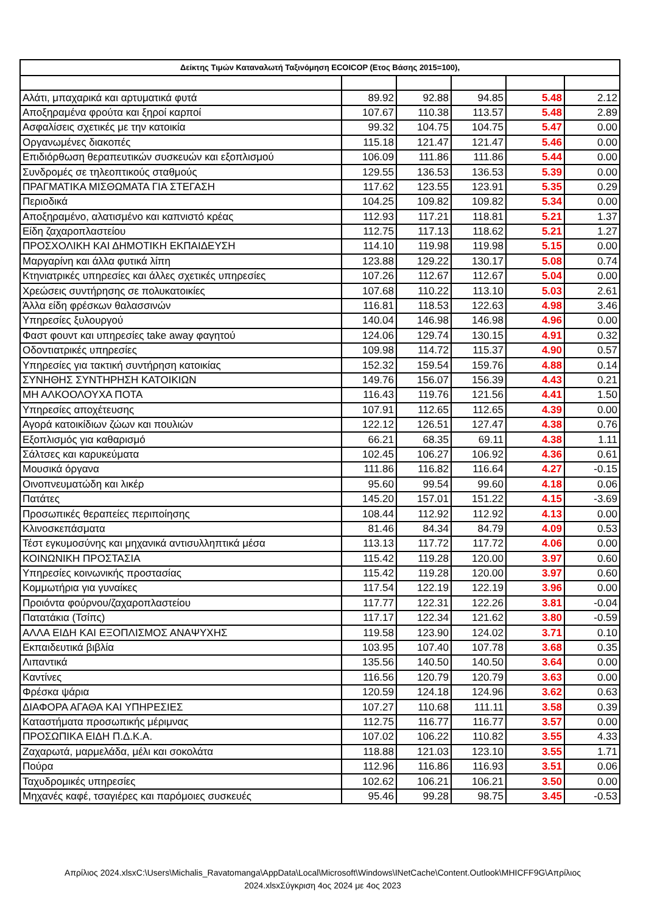| Δείκτης Τιμών Καταναλωτή Ταξινόμηση ECOICOP (Ετος Βάσης 2015=100), | | | | | |
| --- | --- | --- | --- | --- | --- |
| Αλάτι, μπαχαρικά και αρτυματικά φυτά | 89.92 | 92.88 | 94.85 | 5.48 | 2.12 |
| Αποξηραμένα φρούτα και ξηροί καρποί | 107.67 | 110.38 | 113.57 | 5.48 | 2.89 |
| Ασφαλίσεις σχετικές με την κατοικία | 99.32 | 104.75 | 104.75 | 5.47 | 0.00 |
| Οργανωμένες διακοπές | 115.18 | 121.47 | 121.47 | 5.46 | 0.00 |
| Επιδιόρθωση θεραπευτικών συσκευών και εξοπλισμού | 106.09 | 111.86 | 111.86 | 5.44 | 0.00 |
| Συνδρομές σε τηλεοπτικούς σταθμούς | 129.55 | 136.53 | 136.53 | 5.39 | 0.00 |
| ΠΡΑΓΜΑΤΙΚΑ ΜΙΣΘΩΜΑΤΑ ΓΙΑ ΣΤΕΓΑΣΗ | 117.62 | 123.55 | 123.91 | 5.35 | 0.29 |
| Περιοδικά | 104.25 | 109.82 | 109.82 | 5.34 | 0.00 |
| Αποξηραμένο, αλατισμένο και καπνιστό κρέας | 112.93 | 117.21 | 118.81 | 5.21 | 1.37 |
| Είδη ζαχαροπλαστείου | 112.75 | 117.13 | 118.62 | 5.21 | 1.27 |
| ΠΡΟΣΧΟΛΙΚΗ ΚΑΙ ΔΗΜΟΤΙΚΗ ΕΚΠΑΙΔΕΥΣΗ | 114.10 | 119.98 | 119.98 | 5.15 | 0.00 |
| Μαργαρίνη και άλλα φυτικά λίπη | 123.88 | 129.22 | 130.17 | 5.08 | 0.74 |
| Κτηνιατρικές υπηρεσίες και άλλες σχετικές υπηρεσίες | 107.26 | 112.67 | 112.67 | 5.04 | 0.00 |
| Χρεώσεις συντήρησης σε πολυκατοικίες | 107.68 | 110.22 | 113.10 | 5.03 | 2.61 |
| Άλλα είδη φρέσκων θαλασσινών | 116.81 | 118.53 | 122.63 | 4.98 | 3.46 |
| Υπηρεσίες ξυλουργού | 140.04 | 146.98 | 146.98 | 4.96 | 0.00 |
| Φαστ φουντ και υπηρεσίες take away φαγητού | 124.06 | 129.74 | 130.15 | 4.91 | 0.32 |
| Οδοντιατρικές υπηρεσίες | 109.98 | 114.72 | 115.37 | 4.90 | 0.57 |
| Υπηρεσίες για τακτική συντήρηση κατοικίας | 152.32 | 159.54 | 159.76 | 4.88 | 0.14 |
| ΣΥΝΗΘΗΣ ΣΥΝΤΗΡΗΣΗ ΚΑΤΟΙΚΙΩΝ | 149.76 | 156.07 | 156.39 | 4.43 | 0.21 |
| ΜΗ ΑΛΚΟΟΛΟΥΧΑ ΠΟΤΑ | 116.43 | 119.76 | 121.56 | 4.41 | 1.50 |
| Υπηρεσίες αποχέτευσης | 107.91 | 112.65 | 112.65 | 4.39 | 0.00 |
| Αγορά κατοικίδιων ζώων και πουλιών | 122.12 | 126.51 | 127.47 | 4.38 | 0.76 |
| Εξοπλισμός για καθαρισμό | 66.21 | 68.35 | 69.11 | 4.38 | 1.11 |
| Σάλτσες και καρυκεύματα | 102.45 | 106.27 | 106.92 | 4.36 | 0.61 |
| Μουσικά όργανα | 111.86 | 116.82 | 116.64 | 4.27 | -0.15 |
| Οινοπνευματώδη και λικέρ | 95.60 | 99.54 | 99.60 | 4.18 | 0.06 |
| Πατάτες | 145.20 | 157.01 | 151.22 | 4.15 | -3.69 |
| Προσωπικές θεραπείες περιποίησης | 108.44 | 112.92 | 112.92 | 4.13 | 0.00 |
| Κλινοσκεπάσματα | 81.46 | 84.34 | 84.79 | 4.09 | 0.53 |
| Τέστ εγκυμοσύνης και μηχανικά αντισυλληπτικά μέσα | 113.13 | 117.72 | 117.72 | 4.06 | 0.00 |
| ΚΟΙΝΩΝΙΚΗ ΠΡΟΣΤΑΣΙΑ | 115.42 | 119.28 | 120.00 | 3.97 | 0.60 |
| Υπηρεσίες κοινωνικής προστασίας | 115.42 | 119.28 | 120.00 | 3.97 | 0.60 |
| Κομμωτήρια για γυναίκες | 117.54 | 122.19 | 122.19 | 3.96 | 0.00 |
| Προιόντα φούρνου/ζαχαροπλαστείου | 117.77 | 122.31 | 122.26 | 3.81 | -0.04 |
| Πατατάκια (Τσίπς) | 117.17 | 122.34 | 121.62 | 3.80 | -0.59 |
| ΑΛΛΑ ΕΙΔΗ ΚΑΙ ΕΞΟΠΛΙΣΜΟΣ ΑΝΑΨΥΧΗΣ | 119.58 | 123.90 | 124.02 | 3.71 | 0.10 |
| Εκπαιδευτικά βιβλία | 103.95 | 107.40 | 107.78 | 3.68 | 0.35 |
| Λιπαντικά | 135.56 | 140.50 | 140.50 | 3.64 | 0.00 |
| Καντίνες | 116.56 | 120.79 | 120.79 | 3.63 | 0.00 |
| Φρέσκα ψάρια | 120.59 | 124.18 | 124.96 | 3.62 | 0.63 |
| ΔΙΑΦΟΡΑ ΑΓΑΘΑ ΚΑΙ ΥΠΗΡΕΣΙΕΣ | 107.27 | 110.68 | 111.11 | 3.58 | 0.39 |
| Καταστήματα προσωπικής μέριμνας | 112.75 | 116.77 | 116.77 | 3.57 | 0.00 |
| ΠΡΟΣΩΠΙΚΑ ΕΙΔΗ Π.Δ.Κ.Α. | 107.02 | 106.22 | 110.82 | 3.55 | 4.33 |
| Ζαχαρωτά, μαρμελάδα, μέλι και σοκολάτα | 118.88 | 121.03 | 123.10 | 3.55 | 1.71 |
| Πούρα | 112.96 | 116.86 | 116.93 | 3.51 | 0.06 |
| Ταχυδρομικές υπηρεσίες | 102.62 | 106.21 | 106.21 | 3.50 | 0.00 |
| Μηχανές καφέ, τσαγιέρες και παρόμοιες συσκευές | 95.46 | 99.28 | 98.75 | 3.45 | -0.53 |
Απρίλιος 2024.xlsxC:\Users\Michalis_Ravatomanga\AppData\Local\Microsoft\Windows\INetCache\Content.Outlook\MHICFF9G\Απρίλιος 2024.xlsxΣύγκριση 4ος 2024 με 4ος 2023